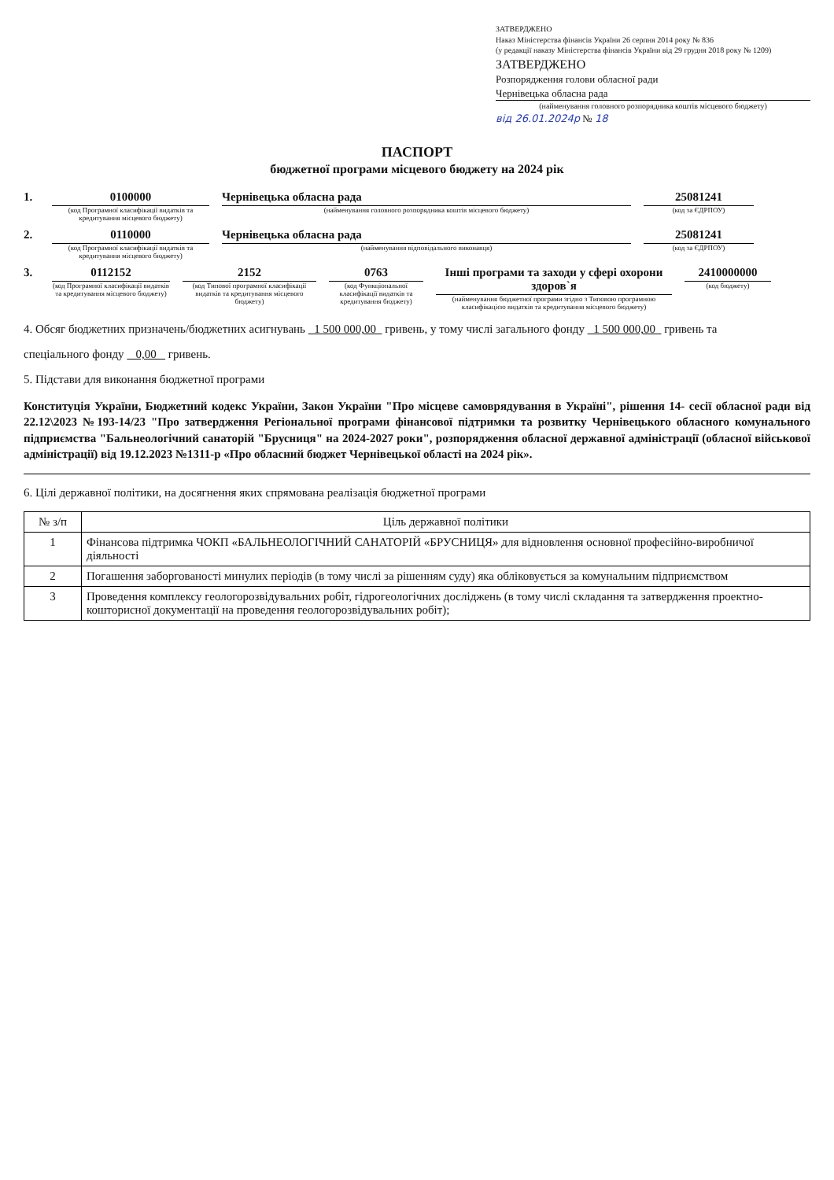ЗАТВЕРДЖЕНО
Наказ Міністерства фінансів України 26 серпня 2014 року № 836
(у редакції наказу Міністерства фінансів України від 29 грудня 2018 року № 1209)
ЗАТВЕРДЖЕНО
Розпорядження голови обласної ради
Чернівецька обласна рада
(найменування головного розпорядника коштів місцевого бюджету)
від 26.01.2024р № 18
ПАСПОРТ
бюджетної програми місцевого бюджету на 2024 рік
1. 0100000
(код Програмної класифікації видатків та кредитування місцевого бюджету)
Чернівецька обласна рада
(найменування головного розпорядника коштів місцевого бюджету)
25081241
(код за ЄДРПОУ)
2. 0110000
(код Програмної класифікації видатків та кредитування місцевого бюджету)
Чернівецька обласна рада
(найменування відповідального виконавця)
25081241
(код за ЄДРПОУ)
3. 0112152
(код Програмної класифікації видатків та кредитування місцевого бюджету)
2152
(код Типової програмної класифікації видатків та кредитування місцевого бюджету)
0763
(код Функціональної класифікації видатків та кредитування бюджету)
Інші програми та заходи у сфері охорони здоров`я
(найменування бюджетної програми згідно з Типовою програмною класифікацією видатків та кредитування місцевого бюджету)
2410000000
(код бюджету)
4. Обсяг бюджетних призначень/бюджетних асигнувань 1 500 000,00 гривень, у тому числі загального фонду 1 500 000,00 гривень та
спеціального фонду 0,00 гривень.
5. Підстави для виконання бюджетної програми
Конституція України, Бюджетний кодекс України, Закон України "Про місцеве самоврядування в Україні", рішення 14- сесії обласної ради від 22.12\2023 №193-14/23 "Про затвердження Регіональної програми фінансової підтримки та розвитку Чернівецького обласного комунального підприємства "Бальнеологічний санаторій "Брусниця" на 2024-2027 роки", розпорядження обласної державної адміністрації (обласної військової адміністрації) від 19.12.2023 №1311-р «Про обласний бюджет Чернівецької області на 2024 рік».
6. Цілі державної політики, на досягнення яких спрямована реалізація бюджетної програми
| № з/п | Ціль державної політики |
| --- | --- |
| 1 | Фінансова підтримка ЧОКП «БАЛЬНЕОЛОГІЧНИЙ САНАТОРІЙ «БРУСНИЦЯ» для відновлення основної професійно-виробничої діяльності |
| 2 | Погашення заборгованості минулих періодів (в тому числі за рішенням суду) яка обліковується за комунальним підприємством |
| 3 | Проведення комплексу геологорозвідувальних робіт, гідрогеологічних досліджень (в тому числі складання та затвердження проектно-кошторисної документації на проведення геологорозвідувальних робіт); |